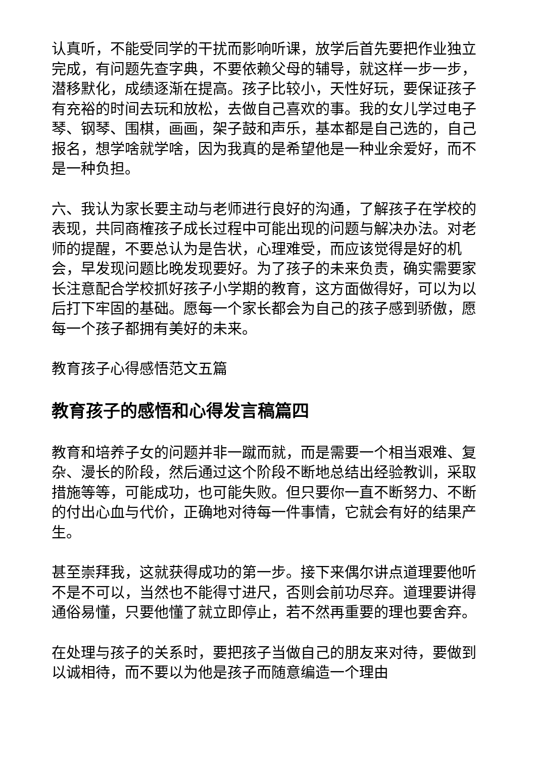认真听，不能受同学的干扰而影响听课，放学后首先要把作业独立完成，有问题先查字典，不要依赖父母的辅导，就这样一步一步，潜移默化，成绩逐渐在提高。孩子比较小，天性好玩，要保证孩子有充裕的时间去玩和放松，去做自己喜欢的事。我的女儿学过电子琴、钢琴、围棋，画画，架子鼓和声乐，基本都是自己选的，自己报名，想学啥就学啥，因为我真的是希望他是一种业余爱好，而不是一种负担。
六、我认为家长要主动与老师进行良好的沟通，了解孩子在学校的表现，共同商榷孩子成长过程中可能出现的问题与解决办法。对老师的提醒，不要总认为是告状，心理难受，而应该觉得是好的机会，早发现问题比晚发现要好。为了孩子的未来负责，确实需要家长注意配合学校抓好孩子小学期的教育，这方面做得好，可以为以后打下牢固的基础。愿每一个家长都会为自己的孩子感到骄傲，愿每一个孩子都拥有美好的未来。
教育孩子心得感悟范文五篇
教育孩子的感悟和心得发言稿篇四
教育和培养子女的问题并非一蹴而就，而是需要一个相当艰难、复杂、漫长的阶段，然后通过这个阶段不断地总结出经验教训，采取措施等等，可能成功，也可能失败。但只要你一直不断努力、不断的付出心血与代价，正确地对待每一件事情，它就会有好的结果产生。
甚至崇拜我，这就获得成功的第一步。接下来偶尔讲点道理要他听不是不可以，当然也不能得寸进尺，否则会前功尽弃。道理要讲得通俗易懂，只要他懂了就立即停止，若不然再重要的理也要舍弃。
在处理与孩子的关系时，要把孩子当做自己的朋友来对待，要做到以诚相待，而不要以为他是孩子而随意编造一个理由